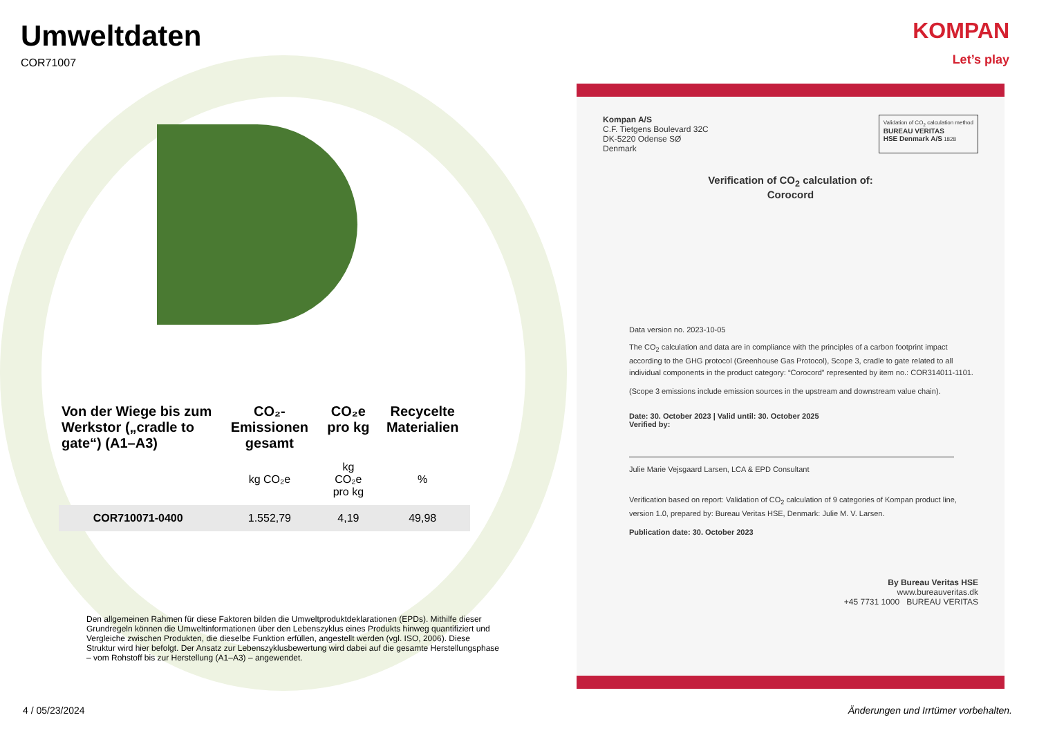KOMPAN
Let’s play
Umweltdaten
COR71007
| Von der Wiege bis zum Werkstor („cradle to gate“) (A1–A3) | CO₂-Emissionen gesamt | CO₂e pro kg | Recycelte Materialien |
| --- | --- | --- | --- |
| | kg CO₂e | kg CO₂e pro kg | % |
| COR710071-0400 | 1.552,79 | 4,19 | 49,98 |
Den allgemeinen Rahmen für diese Faktoren bilden die Umweltproduktdeklarationen (EPDs). Mithilfe dieser Grundregeln können die Umweltinformationen über den Lebenszyklus eines Produkts hinweg quantifiziert und Vergleiche zwischen Produkten, die dieselbe Funktion erfüllen, angestellt werden (vgl. ISO, 2006). Diese Struktur wird hier befolgt. Der Ansatz zur Lebenszyklusbewertung wird dabei auf die gesamte Herstellungsphase – vom Rohstoff bis zur Herstellung (A1–A3) – angewendet.
Kompan A/S
C.F. Tietgens Boulevard 32C
DK-5220 Odense SØ
Denmark
Validation of CO<sub>2</sub> calculation method
BUREAU VERITAS
HSE Denmark A/S 1828
Verification of CO<sub>2</sub> calculation of:
Corocord
Data version no. 2023-10-05
The CO<sub>2</sub> calculation and data are in compliance with the principles of a carbon footprint impact according to the GHG protocol (Greenhouse Gas Protocol), Scope 3, cradle to gate related to all individual components in the product category: “Corocord” represented by item no.: COR314011-1101.
(Scope 3 emissions include emission sources in the upstream and downstream value chain).
Date: 30. October 2023 | Valid until: 30. October 2025
Verified by:
Julie Marie Vejsgaard Larsen, LCA & EPD Consultant
Verification based on report: Validation of CO<sub>2</sub> calculation of 9 categories of Kompan product line, version 1.0, prepared by: Bureau Veritas HSE, Denmark: Julie M. V. Larsen.
Publication date: 30. October 2023
By Bureau Veritas HSE
www.bureauveritas.dk
+45 7731 1000 BUREAU VERITAS
4 / 05/23/2024
Änderungen und Irrtümer vorbehalten.